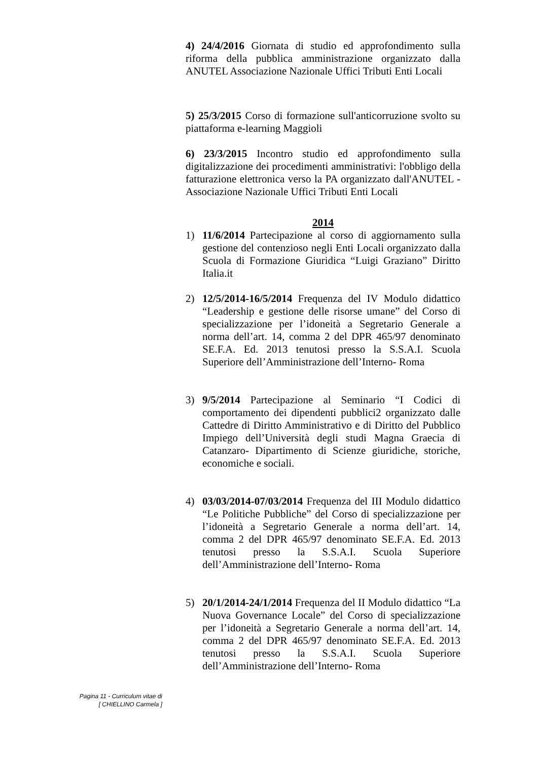4) 24/4/2016 Giornata di studio ed approfondimento sulla riforma della pubblica amministrazione organizzato dalla ANUTEL Associazione Nazionale Uffici Tributi Enti Locali
5) 25/3/2015 Corso di formazione sull'anticorruzione svolto su piattaforma e-learning Maggioli
6) 23/3/2015 Incontro studio ed approfondimento sulla digitalizzazione dei procedimenti amministrativi: l'obbligo della fatturazione elettronica verso la PA organizzato dall'ANUTEL - Associazione Nazionale Uffici Tributi Enti Locali
2014
1) 11/6/2014 Partecipazione al corso di aggiornamento sulla gestione del contenzioso negli Enti Locali organizzato dalla Scuola di Formazione Giuridica “Luigi Graziano” Diritto Italia.it
2) 12/5/2014-16/5/2014 Frequenza del IV Modulo didattico “Leadership e gestione delle risorse umane” del Corso di specializzazione per l’idoneità a Segretario Generale a norma dell’art. 14, comma 2 del DPR 465/97 denominato SE.F.A. Ed. 2013 tenutosi presso la S.S.A.I. Scuola Superiore dell’Amministrazione dell’Interno- Roma
3) 9/5/2014 Partecipazione al Seminario “I Codici di comportamento dei dipendenti pubblici2 organizzato dalle Cattedre di Diritto Amministrativo e di Diritto del Pubblico Impiego dell’Università degli studi Magna Graecia di Catanzaro- Dipartimento di Scienze giuridiche, storiche, economiche e sociali.
4) 03/03/2014-07/03/2014 Frequenza del III Modulo didattico “Le Politiche Pubbliche” del Corso di specializzazione per l’idoneità a Segretario Generale a norma dell’art. 14, comma 2 del DPR 465/97 denominato SE.F.A. Ed. 2013 tenutosi presso la S.S.A.I. Scuola Superiore dell’Amministrazione dell’Interno- Roma
5) 20/1/2014-24/1/2014 Frequenza del II Modulo didattico “La Nuova Governance Locale” del Corso di specializzazione per l’idoneità a Segretario Generale a norma dell’art. 14, comma 2 del DPR 465/97 denominato SE.F.A. Ed. 2013 tenutosi presso la S.S.A.I. Scuola Superiore dell’Amministrazione dell’Interno- Roma
Pagina 11 - Curriculum vitae di
[ CHIELLINO Carmela ]